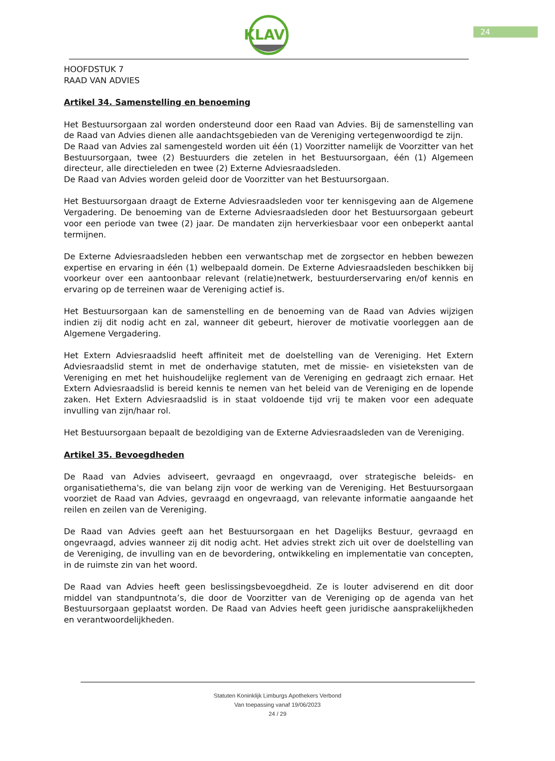KLAV
24
HOOFDSTUK 7
RAAD VAN ADVIES
Artikel 34. Samenstelling en benoeming
Het Bestuursorgaan zal worden ondersteund door een Raad van Advies. Bij de samenstelling van de Raad van Advies dienen alle aandachtsgebieden van de Vereniging vertegenwoordigd te zijn.
De Raad van Advies zal samengesteld worden uit één (1) Voorzitter namelijk de Voorzitter van het Bestuursorgaan, twee (2) Bestuurders die zetelen in het Bestuursorgaan, één (1) Algemeen directeur, alle directieleden en twee (2) Externe Adviesraadsleden.
De Raad van Advies worden geleid door de Voorzitter van het Bestuursorgaan.
Het Bestuursorgaan draagt de Externe Adviesraadsleden voor ter kennisgeving aan de Algemene Vergadering. De benoeming van de Externe Adviesraadsleden door het Bestuursorgaan gebeurt voor een periode van twee (2) jaar. De mandaten zijn herverkiesbaar voor een onbeperkt aantal termijnen.
De Externe Adviesraadsleden hebben een verwantschap met de zorgsector en hebben bewezen expertise en ervaring in één (1) welbepaald domein. De Externe Adviesraadsleden beschikken bij voorkeur over een aantoonbaar relevant (relatie)netwerk, bestuurderservaring en/of kennis en ervaring op de terreinen waar de Vereniging actief is.
Het Bestuursorgaan kan de samenstelling en de benoeming van de Raad van Advies wijzigen indien zij dit nodig acht en zal, wanneer dit gebeurt, hierover de motivatie voorleggen aan de Algemene Vergadering.
Het Extern Adviesraadslid heeft affiniteit met de doelstelling van de Vereniging. Het Extern Adviesraadslid stemt in met de onderhavige statuten, met de missie- en visieteksten van de Vereniging en met het huishoudelijke reglement van de Vereniging en gedraagt zich ernaar. Het Extern Adviesraadslid is bereid kennis te nemen van het beleid van de Vereniging en de lopende zaken. Het Extern Adviesraadslid is in staat voldoende tijd vrij te maken voor een adequate invulling van zijn/haar rol.
Het Bestuursorgaan bepaalt de bezoldiging van de Externe Adviesraadsleden van de Vereniging.
Artikel 35. Bevoegdheden
De Raad van Advies adviseert, gevraagd en ongevraagd, over strategische beleids- en organisatiethema's, die van belang zijn voor de werking van de Vereniging. Het Bestuursorgaan voorziet de Raad van Advies, gevraagd en ongevraagd, van relevante informatie aangaande het reilen en zeilen van de Vereniging.
De Raad van Advies geeft aan het Bestuursorgaan en het Dagelijks Bestuur, gevraagd en ongevraagd, advies wanneer zij dit nodig acht. Het advies strekt zich uit over de doelstelling van de Vereniging, de invulling van en de bevordering, ontwikkeling en implementatie van concepten, in de ruimste zin van het woord.
De Raad van Advies heeft geen beslissingsbevoegdheid. Ze is louter adviserend en dit door middel van standpuntnota’s, die door de Voorzitter van de Vereniging op de agenda van het Bestuursorgaan geplaatst worden. De Raad van Advies heeft geen juridische aansprakelijkheden en verantwoordelijkheden.
Statuten Koninklijk Limburgs Apothekers Verbond
Van toepassing vanaf 19/06/2023
24 / 29